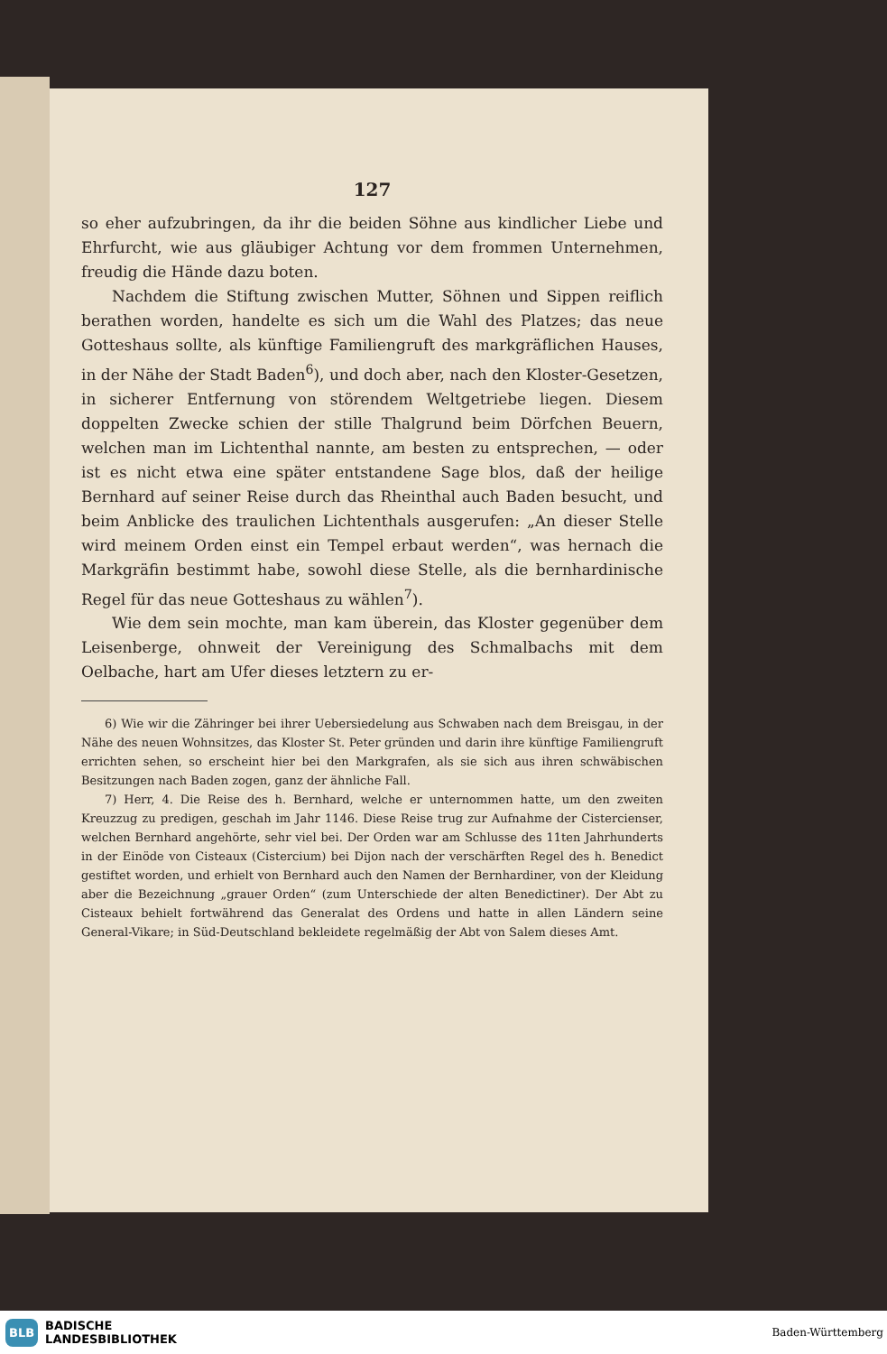127
so eher aufzubringen, da ihr die beiden Söhne aus kindlicher Liebe und Ehrfurcht, wie aus gläubiger Achtung vor dem frommen Unternehmen, freudig die Hände dazu boten.
Nachdem die Stiftung zwischen Mutter, Söhnen und Sippen reiflich berathen worden, handelte es sich um die Wahl des Platzes; das neue Gotteshaus sollte, als künftige Familiengruft des markgräflichen Hauses, in der Nähe der Stadt Baden<sup>6</sup>), und doch aber, nach den Kloster-Gesetzen, in sicherer Entfernung von störendem Weltgetriebe liegen. Diesem doppelten Zwecke schien der stille Thalgrund beim Dörfchen Beuern, welchen man im Lichtenthal nannte, am besten zu entsprechen, — oder ist es nicht etwa eine später entstandene Sage blos, daß der heilige Bernhard auf seiner Reise durch das Rheinthal auch Baden besucht, und beim Anblicke des traulichen Lichtenthals ausgerufen: „An dieser Stelle wird meinem Orden einst ein Tempel erbaut werden“, was hernach die Markgräfin bestimmt habe, sowohl diese Stelle, als die bernhardinische Regel für das neue Gotteshaus zu wählen<sup>7</sup>).
Wie dem sein mochte, man kam überein, das Kloster gegenüber dem Leisenberge, ohnweit der Vereinigung des Schmalbachs mit dem Oelbache, hart am Ufer dieses letztern zu er-
6) Wie wir die Zähringer bei ihrer Uebersiedelung aus Schwaben nach dem Breisgau, in der Nähe des neuen Wohnsitzes, das Kloster St. Peter gründen und darin ihre künftige Familiengruft errichten sehen, so erscheint hier bei den Markgrafen, als sie sich aus ihren schwäbischen Besitzungen nach Baden zogen, ganz der ähnliche Fall.
7) Herr, 4. Die Reise des h. Bernhard, welche er unternommen hatte, um den zweiten Kreuzzug zu predigen, geschah im Jahr 1146. Diese Reise trug zur Aufnahme der Cistercienser, welchen Bernhard angehörte, sehr viel bei. Der Orden war am Schlusse des 11ten Jahrhunderts in der Einöde von Cisteaux (Cistercium) bei Dijon nach der verschärften Regel des h. Benedict gestiftet worden, und erhielt von Bernhard auch den Namen der Bernhardiner, von der Kleidung aber die Bezeichnung „grauer Orden“ (zum Unterschiede der alten Benedictiner). Der Abt zu Cisteaux behielt fortwährend das Generalat des Ordens und hatte in allen Ländern seine General-Vikare; in Süd-Deutschland bekleidete regelmäßig der Abt von Salem dieses Amt.
BLB BADISCHE
LANDESBIBLIOTHEK
Baden-Württemberg